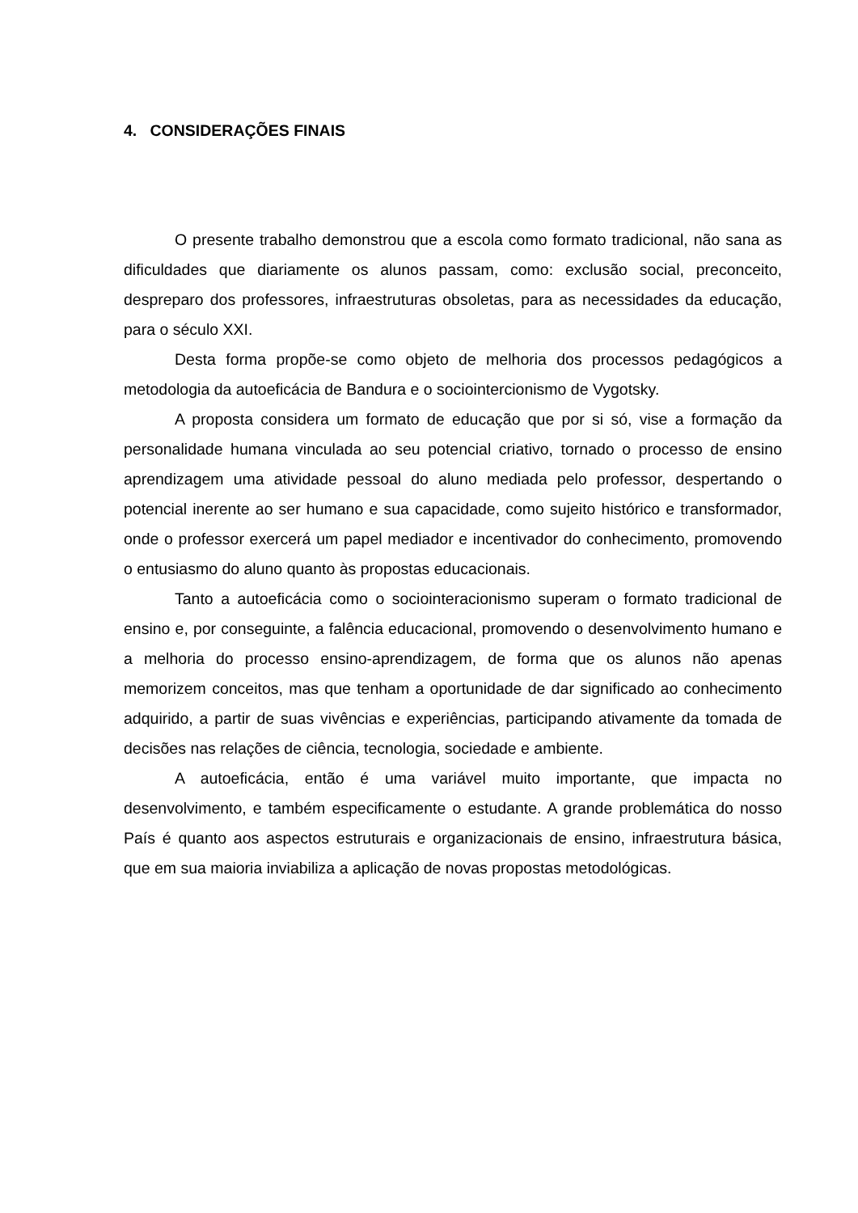4. CONSIDERAÇÕES FINAIS
O presente trabalho demonstrou que a escola como formato tradicional, não sana as dificuldades que diariamente os alunos passam, como: exclusão social, preconceito, despreparo dos professores, infraestruturas obsoletas, para as necessidades da educação, para o século XXI.
Desta forma propõe-se como objeto de melhoria dos processos pedagógicos a metodologia da autoeficácia de Bandura e o sociointercionismo de Vygotsky.
A proposta considera um formato de educação que por si só, vise a formação da personalidade humana vinculada ao seu potencial criativo, tornado o processo de ensino aprendizagem uma atividade pessoal do aluno mediada pelo professor, despertando o potencial inerente ao ser humano e sua capacidade, como sujeito histórico e transformador, onde o professor exercerá um papel mediador e incentivador do conhecimento, promovendo o entusiasmo do aluno quanto às propostas educacionais.
Tanto a autoeficácia como o sociointeracionismo superam o formato tradicional de ensino e, por conseguinte, a falência educacional, promovendo o desenvolvimento humano e a melhoria do processo ensino-aprendizagem, de forma que os alunos não apenas memorizem conceitos, mas que tenham a oportunidade de dar significado ao conhecimento adquirido, a partir de suas vivências e experiências, participando ativamente da tomada de decisões nas relações de ciência, tecnologia, sociedade e ambiente.
A autoeficácia, então é uma variável muito importante, que impacta no desenvolvimento, e também especificamente o estudante. A grande problemática do nosso País é quanto aos aspectos estruturais e organizacionais de ensino, infraestrutura básica, que em sua maioria inviabiliza a aplicação de novas propostas metodológicas.